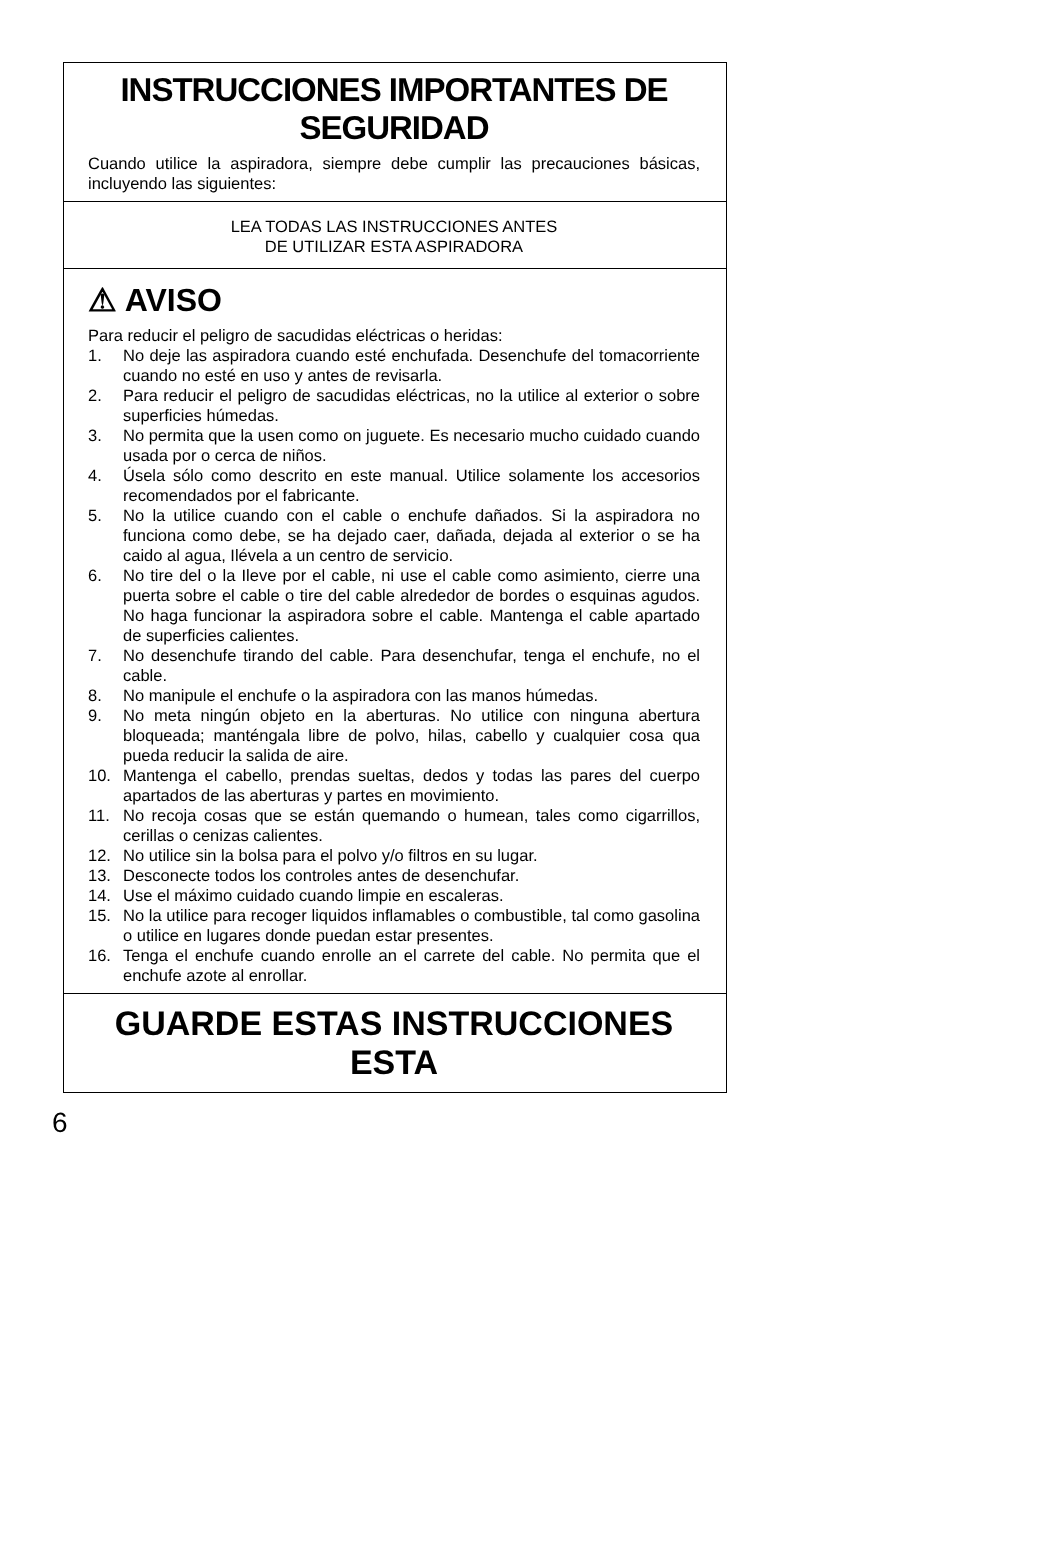INSTRUCCIONES IMPORTANTES DE SEGURIDAD
Cuando utilice la aspiradora, siempre debe cumplir las precauciones básicas, incluyendo las siguientes:
LEA TODAS LAS INSTRUCCIONES ANTES
DE UTILIZAR ESTA ASPIRADORA
⚠ AVISO
Para reducir el peligro de sacudidas eléctricas o heridas:
1. No deje las aspiradora cuando esté enchufada. Desenchufe del tomacorriente cuando no esté en uso y antes de revisarla.
2. Para reducir el peligro de sacudidas eléctricas, no la utilice al exterior o sobre superficies húmedas.
3. No permita que la usen como on juguete. Es necesario mucho cuidado cuando usada por o cerca de niños.
4. Úsela sólo como descrito en este manual. Utilice solamente los accesorios recomendados por el fabricante.
5. No la utilice cuando con el cable o enchufe dañados. Si la aspiradora no funciona como debe, se ha dejado caer, dañada, dejada al exterior o se ha caido al agua, Ilévela a un centro de servicio.
6. No tire del o la Ileve por el cable, ni use el cable como asimiento, cierre una puerta sobre el cable o tire del cable alrededor de bordes o esquinas agudos. No haga funcionar la aspiradora sobre el cable. Mantenga el cable apartado de superficies calientes.
7. No desenchufe tirando del cable. Para desenchufar, tenga el enchufe, no el cable.
8. No manipule el enchufe o la aspiradora con las manos húmedas.
9. No meta ningún objeto en la aberturas. No utilice con ninguna abertura bloqueada; manténgala libre de polvo, hilas, cabello y cualquier cosa qua pueda reducir la salida de aire.
10. Mantenga el cabello, prendas sueltas, dedos y todas las pares del cuerpo apartados de las aberturas y partes en movimiento.
11. No recoja cosas que se están quemando o humean, tales como cigarrillos, cerillas o cenizas calientes.
12. No utilice sin la bolsa para el polvo y/o filtros en su lugar.
13. Desconecte todos los controles antes de desenchufar.
14. Use el máximo cuidado cuando limpie en escaleras.
15. No la utilice para recoger liquidos inflamables o combustible, tal como gasolina o utilice en lugares donde puedan estar presentes.
16. Tenga el enchufe cuando enrolle an el carrete del cable. No permita que el enchufe azote al enrollar.
GUARDE ESTAS INSTRUCCIONES ESTA
6